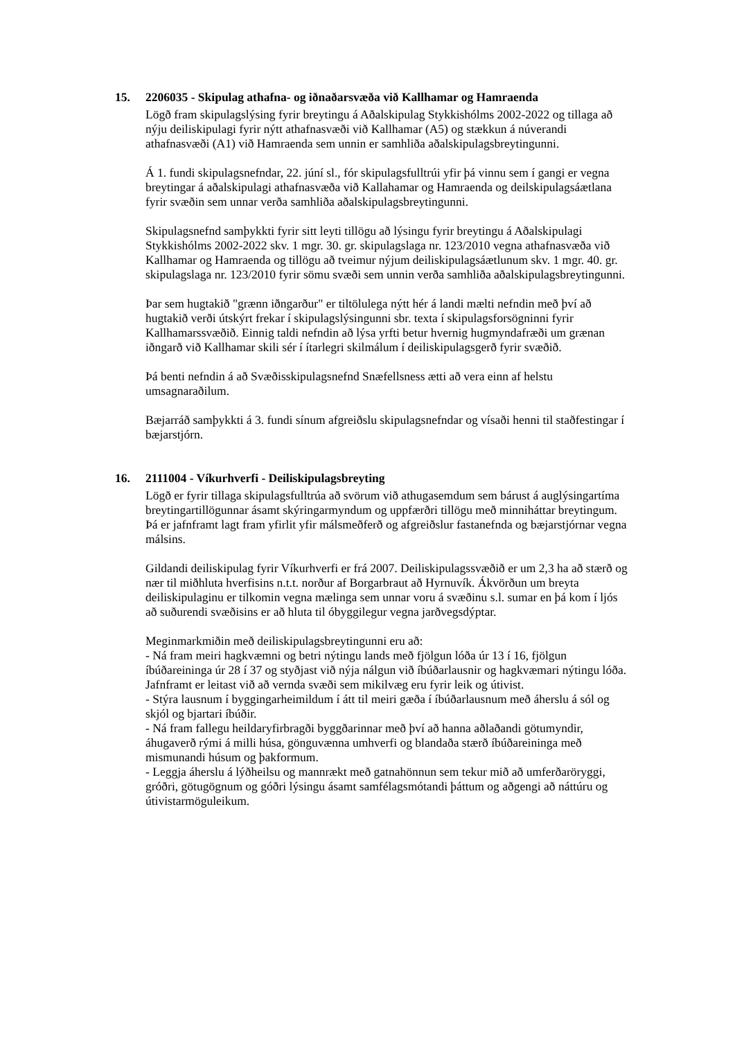15. 2206035 - Skipulag athafna- og iðnaðarsvæða við Kallhamar og Hamraenda
Lögð fram skipulagslýsing fyrir breytingu á Aðalskipulag Stykkishólms 2002-2022 og tillaga að nýju deiliskipulagi fyrir nýtt athafnasvæði við Kallhamar (A5) og stækkun á núverandi athafnasvæði (A1) við Hamraenda sem unnin er samhliða aðalskipulagsbreytingunni.
Á 1. fundi skipulagsnefndar, 22. júní sl., fór skipulagsfulltrúi yfir þá vinnu sem í gangi er vegna breytingar á aðalskipulagi athafnasvæða við Kallahamar og Hamraenda og deilskipulagsáætlana fyrir svæðin sem unnar verða samhliða aðalskipulagsbreytingunni.
Skipulagsnefnd samþykkti fyrir sitt leyti tillögu að lýsingu fyrir breytingu á Aðalskipulagi Stykkishólms 2002-2022 skv. 1 mgr. 30. gr. skipulagslaga nr. 123/2010 vegna athafnasvæða við Kallhamar og Hamraenda og tillögu að tveimur nýjum deiliskipulagsáætlunum skv. 1 mgr. 40. gr. skipulagslaga nr. 123/2010 fyrir sömu svæði sem unnin verða samhliða aðalskipulagsbreytingunni.
Þar sem hugtakið "grænn iðngarður" er tiltölulega nýtt hér á landi mælti nefndin með því að hugtakið verði útskýrt frekar í skipulagslýsingunni sbr. texta í skipulagsforsögninni fyrir Kallhamarssvæðið. Einnig taldi nefndin að lýsa yrfti betur hvernig hugmyndafræði um grænan iðngarð við Kallhamar skili sér í ítarlegri skilmálum í deiliskipulagsgerð fyrir svæðið.
Þá benti nefndin á að Svæðisskipulagsnefnd Snæfellsness ætti að vera einn af helstu umsagnaraðilum.
Bæjarráð samþykkti á 3. fundi sínum afgreiðslu skipulagsnefndar og vísaði henni til staðfestingar í bæjarstjórn.
16. 2111004 - Víkurhverfi - Deiliskipulagsbreyting
Lögð er fyrir tillaga skipulagsfulltrúa að svörum við athugasemdum sem bárust á auglýsingartíma breytingartillögunnar ásamt skýringarmyndum og uppfærðri tillögu með minniháttar breytingum. Þá er jafnframt lagt fram yfirlit yfir málsmeðferð og afgreiðslur fastanefnda og bæjarstjórnar vegna málsins.
Gildandi deiliskipulag fyrir Víkurhverfi er frá 2007. Deiliskipulagssvæðið er um 2,3 ha að stærð og nær til miðhluta hverfisins n.t.t. norður af Borgarbraut að Hyrnuvík. Ákvörðun um breyta deiliskipulaginu er tilkomin vegna mælinga sem unnar voru á svæðinu s.l. sumar en þá kom í ljós að suðurendi svæðisins er að hluta til óbyggilegur vegna jarðvegsdýptar.
Meginmarkmiðin með deiliskipulagsbreytingunni eru að:
- Ná fram meiri hagkvæmni og betri nýtingu lands með fjölgun lóða úr 13 í 16, fjölgun íbúðareininga úr 28 í 37 og styðjast við nýja nálgun við íbúðarlausnir og hagkvæmari nýtingu lóða. Jafnframt er leitast við að vernda svæði sem mikilvæg eru fyrir leik og útivist.
- Stýra lausnum í byggingarheimildum í átt til meiri gæða í íbúðarlausnum með áherslu á sól og skjól og bjartari íbúðir.
- Ná fram fallegu heildaryfirbragði byggðarinnar með því að hanna aðlaðandi götumyndir, áhugaverð rými á milli húsa, gönguvænna umhverfi og blandaða stærð íbúðareininga með mismunandi húsum og þakformum.
- Leggja áherslu á lýðheilsu og mannrækt með gatnahönnun sem tekur mið að umferðaröryggi, gróðri, götugögnum og góðri lýsingu ásamt samfélagsmótandi þáttum og aðgengi að náttúru og útivistarmöguleikum.